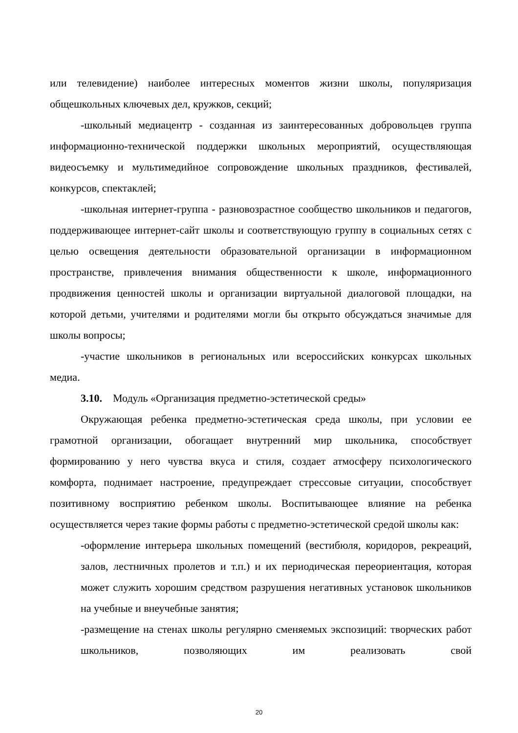или телевидение) наиболее интересных моментов жизни школы, популяризация общешкольных ключевых дел, кружков, секций;
-школьный медиацентр - созданная из заинтересованных добровольцев группа информационно-технической поддержки школьных мероприятий, осуществляющая видеосъемку и мультимедийное сопровождение школьных праздников, фестивалей, конкурсов, спектаклей;
-школьная интернет-группа - разновозрастное сообщество школьников и педагогов, поддерживающее интернет-сайт школы и соответствующую группу в социальных сетях с целью освещения деятельности образовательной организации в информационном пространстве, привлечения внимания общественности к школе, информационного продвижения ценностей школы и организации виртуальной диалоговой площадки, на которой детьми, учителями и родителями могли бы открыто обсуждаться значимые для школы вопросы;
-участие школьников в региональных или всероссийских конкурсах школьных медиа.
3.10. Модуль «Организация предметно-эстетической среды»
Окружающая ребенка предметно-эстетическая среда школы, при условии ее грамотной организации, обогащает внутренний мир школьника, способствует формированию у него чувства вкуса и стиля, создает атмосферу психологического комфорта, поднимает настроение, предупреждает стрессовые ситуации, способствует позитивному восприятию ребенком школы. Воспитывающее влияние на ребенка осуществляется через такие формы работы с предметно-эстетической средой школы как:
-оформление интерьера школьных помещений (вестибюля, коридоров, рекреаций, залов, лестничных пролетов и т.п.) и их периодическая переориентация, которая может служить хорошим средством разрушения негативных установок школьников на учебные и внеучебные занятия;
-размещение на стенах школы регулярно сменяемых экспозиций: творческих работ школьников, позволяющих им реализовать свой
20